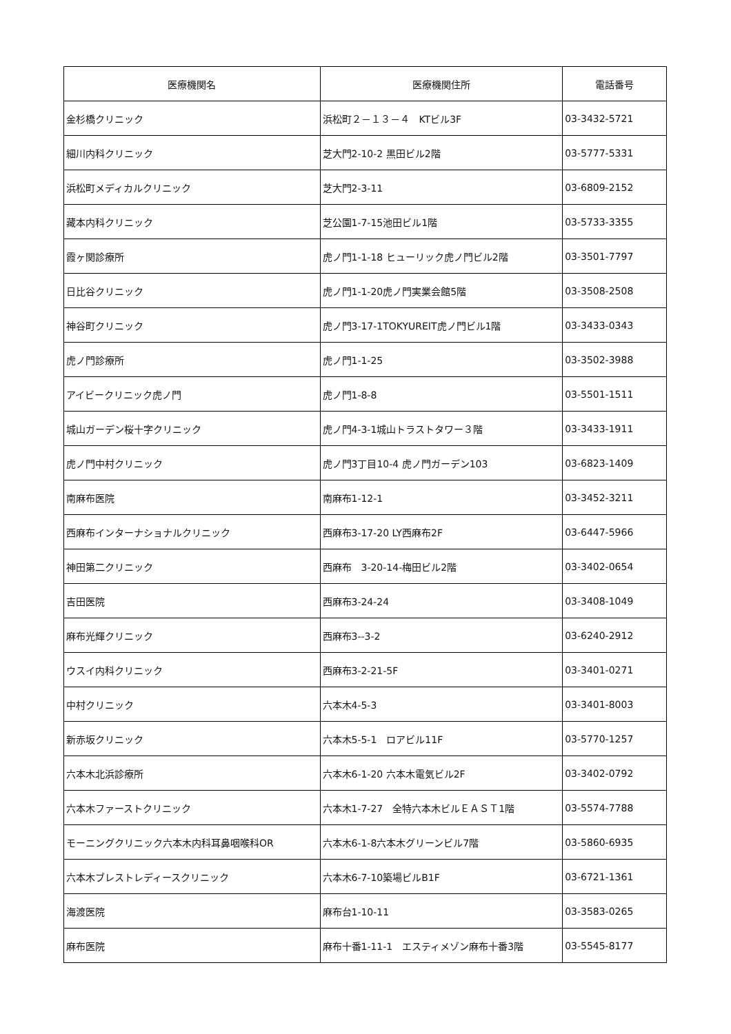| 医療機関名 | 医療機関住所 | 電話番号 |
| --- | --- | --- |
| 金杉橋クリニック | 浜松町２－１３－４ KTビル3F | 03-3432-5721 |
| 細川内科クリニック | 芝大門2-10-2 黒田ビル2階 | 03-5777-5331 |
| 浜松町メディカルクリニック | 芝大門2-3-11 | 03-6809-2152 |
| 藏本内科クリニック | 芝公園1-7-15池田ビル1階 | 03-5733-3355 |
| 霞ヶ関診療所 | 虎ノ門1-1-18 ヒューリック虎ノ門ビル2階 | 03-3501-7797 |
| 日比谷クリニック | 虎ノ門1-1-20虎ノ門実業会館5階 | 03-3508-2508 |
| 神谷町クリニック | 虎ノ門3-17-1TOKYUREIT虎ノ門ビル1階 | 03-3433-0343 |
| 虎ノ門診療所 | 虎ノ門1-1-25 | 03-3502-3988 |
| アイビークリニック虎ノ門 | 虎ノ門1-8-8 | 03-5501-1511 |
| 城山ガーデン桜十字クリニック | 虎ノ門4-3-1城山トラストタワー３階 | 03-3433-1911 |
| 虎ノ門中村クリニック | 虎ノ門3丁目10-4 虎ノ門ガーデン103 | 03-6823-1409 |
| 南麻布医院 | 南麻布1-12-1 | 03-3452-3211 |
| 西麻布インターナショナルクリニック | 西麻布3-17-20 LY西麻布2F | 03-6447-5966 |
| 神田第二クリニック | 西麻布 3-20-14-梅田ビル2階 | 03-3402-0654 |
| 吉田医院 | 西麻布3-24-24 | 03-3408-1049 |
| 麻布光輝クリニック | 西麻布3--3-2 | 03-6240-2912 |
| ウスイ内科クリニック | 西麻布3-2-21-5F | 03-3401-0271 |
| 中村クリニック | 六本木4-5-3 | 03-3401-8003 |
| 新赤坂クリニック | 六本木5-5-1 ロアビル11F | 03-5770-1257 |
| 六本木北浜診療所 | 六本木6-1-20 六本木電気ビル2F | 03-3402-0792 |
| 六本木ファーストクリニック | 六本木1-7-27 全特六本木ビルＥＡＳＴ1階 | 03-5574-7788 |
| モーニングクリニック六本木内科耳鼻咽喉科OR | 六本木6-1-8六本木グリーンビル7階 | 03-5860-6935 |
| 六本木ブレストレディースクリニック | 六本木6-7-10築場ビルB1F | 03-6721-1361 |
| 海渡医院 | 麻布台1-10-11 | 03-3583-0265 |
| 麻布医院 | 麻布十番1-11-1 エスティメゾン麻布十番3階 | 03-5545-8177 |